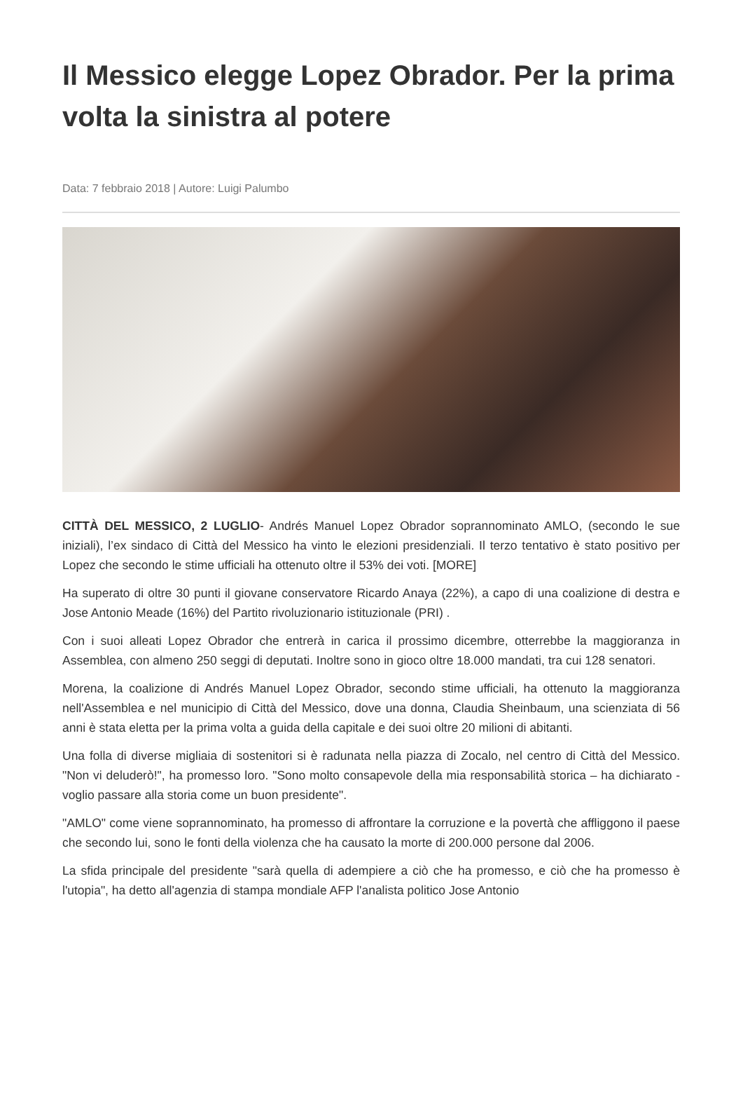Il Messico elegge Lopez Obrador. Per la prima volta la sinistra al potere
Data: 7 febbraio 2018 | Autore: Luigi Palumbo
CITTÀ DEL MESSICO, 2 LUGLIO- Andrés Manuel Lopez Obrador soprannominato AMLO, (secondo le sue iniziali), l’ex sindaco di Città del Messico ha vinto le elezioni presidenziali. Il terzo tentativo è stato positivo per Lopez che secondo le stime ufficiali ha ottenuto oltre il 53% dei voti. [MORE]
Ha superato di oltre 30 punti il giovane conservatore Ricardo Anaya (22%), a capo di una coalizione di destra e Jose Antonio Meade (16%) del Partito rivoluzionario istituzionale (PRI) .
Con i suoi alleati Lopez Obrador che entrerà in carica il prossimo dicembre, otterrebbe la maggioranza in Assemblea, con almeno 250 seggi di deputati. Inoltre sono in gioco oltre 18.000 mandati, tra cui 128 senatori.
Morena, la coalizione di Andrés Manuel Lopez Obrador, secondo stime ufficiali, ha ottenuto la maggioranza nell'Assemblea e nel municipio di Città del Messico, dove una donna, Claudia Sheinbaum, una scienziata di 56 anni è stata eletta per la prima volta a guida della capitale e dei suoi oltre 20 milioni di abitanti.
Una folla di diverse migliaia di sostenitori si è radunata nella piazza di Zocalo, nel centro di Città del Messico. "Non vi deluderò!", ha promesso loro. "Sono molto consapevole della mia responsabilità storica – ha dichiarato - voglio passare alla storia come un buon presidente".
"AMLO" come viene soprannominato, ha promesso di affrontare la corruzione e la povertà che affliggono il paese che secondo lui, sono le fonti della violenza che ha causato la morte di 200.000 persone dal 2006.
La sfida principale del presidente "sarà quella di adempiere a ciò che ha promesso, e ciò che ha promesso è l'utopia", ha detto all'agenzia di stampa mondiale AFP l'analista politico Jose Antonio